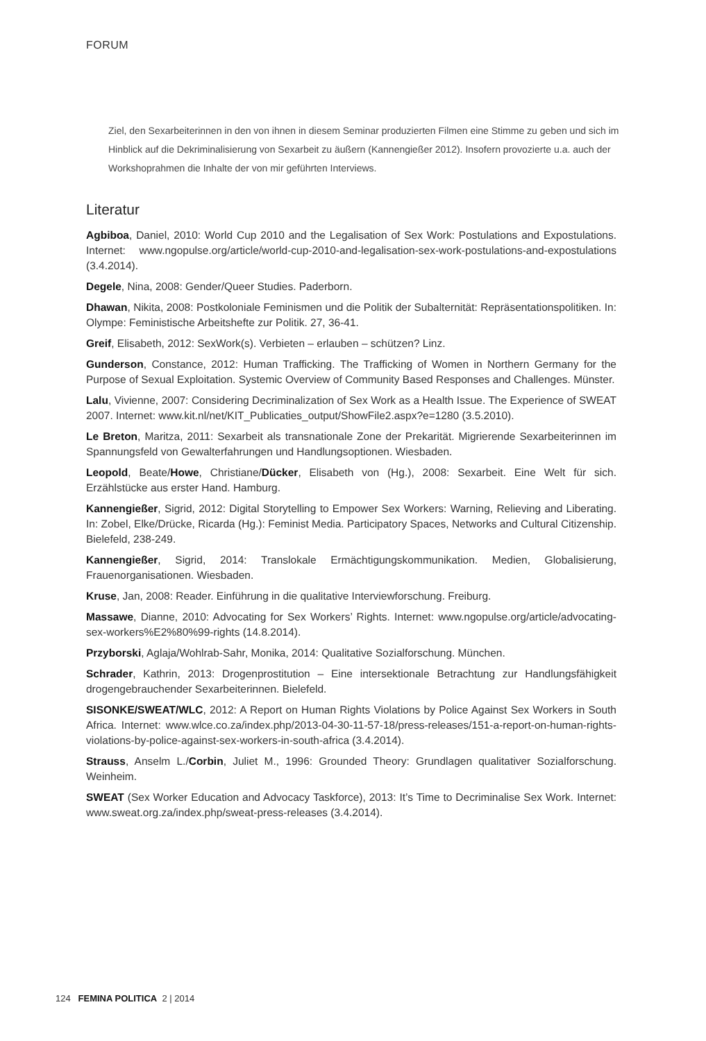FORUM
Ziel, den Sexarbeiterinnen in den von ihnen in diesem Seminar produzierten Filmen eine Stimme zu geben und sich im Hinblick auf die Dekriminalisierung von Sexarbeit zu äußern (Kannengießer 2012). Insofern provozierte u.a. auch der Workshoprahmen die Inhalte der von mir geführten Interviews.
Literatur
Agbiboa, Daniel, 2010: World Cup 2010 and the Legalisation of Sex Work: Postulations and Expostulations. Internet: www.ngopulse.org/article/world-cup-2010-and-legalisation-sex-work-postulations-and-expostulations (3.4.2014).
Degele, Nina, 2008: Gender/Queer Studies. Paderborn.
Dhawan, Nikita, 2008: Postkoloniale Feminismen und die Politik der Subalternität: Repräsentationspolitiken. In: Olympe: Feministische Arbeitshefte zur Politik. 27, 36-41.
Greif, Elisabeth, 2012: SexWork(s). Verbieten – erlauben – schützen? Linz.
Gunderson, Constance, 2012: Human Trafficking. The Trafficking of Women in Northern Germany for the Purpose of Sexual Exploitation. Systemic Overview of Community Based Responses and Challenges. Münster.
Lalu, Vivienne, 2007: Considering Decriminalization of Sex Work as a Health Issue. The Experience of SWEAT 2007. Internet: www.kit.nl/net/KIT_Publicaties_output/ShowFile2.aspx?e=1280 (3.5.2010).
Le Breton, Maritza, 2011: Sexarbeit als transnationale Zone der Prekarität. Migrierende Sexarbeiterinnen im Spannungsfeld von Gewalterfahrungen und Handlungsoptionen. Wiesbaden.
Leopold, Beate/Howe, Christiane/Dücker, Elisabeth von (Hg.), 2008: Sexarbeit. Eine Welt für sich. Erzählstücke aus erster Hand. Hamburg.
Kannengießer, Sigrid, 2012: Digital Storytelling to Empower Sex Workers: Warning, Relieving and Liberating. In: Zobel, Elke/Drücke, Ricarda (Hg.): Feminist Media. Participatory Spaces, Networks and Cultural Citizenship. Bielefeld, 238-249.
Kannengießer, Sigrid, 2014: Translokale Ermächtigungskommunikation. Medien, Globalisierung, Frauenorganisationen. Wiesbaden.
Kruse, Jan, 2008: Reader. Einführung in die qualitative Interviewforschung. Freiburg.
Massawe, Dianne, 2010: Advocating for Sex Workers’ Rights. Internet: www.ngopulse.org/article/advocating-sex-workers%E2%80%99-rights (14.8.2014).
Przyborski, Aglaja/Wohlrab-Sahr, Monika, 2014: Qualitative Sozialforschung. München.
Schrader, Kathrin, 2013: Drogenprostitution – Eine intersektionale Betrachtung zur Handlungsfähigkeit drogengebrauchender Sexarbeiterinnen. Bielefeld.
SISONKE/SWEAT/WLC, 2012: A Report on Human Rights Violations by Police Against Sex Workers in South Africa. Internet: www.wlce.co.za/index.php/2013-04-30-11-57-18/press-releases/151-a-report-on-human-rights-violations-by-police-against-sex-workers-in-south-africa (3.4.2014).
Strauss, Anselm L./Corbin, Juliet M., 1996: Grounded Theory: Grundlagen qualitativer Sozialforschung. Weinheim.
SWEAT (Sex Worker Education and Advocacy Taskforce), 2013: It’s Time to Decriminalise Sex Work. Internet: www.sweat.org.za/index.php/sweat-press-releases (3.4.2014).
124 FEMINA POLITICA 2 | 2014